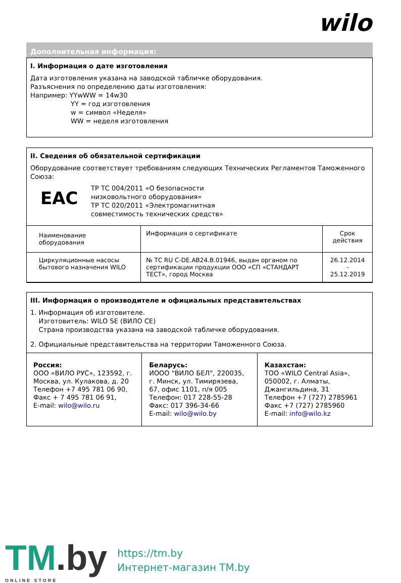wilo
Дополнительная информация:
I. Информация о дате изготовления
Дата изготовления указана на заводской табличке оборудования.
Разъяснения по определению даты изготовления:
Например: YYwWW = 14w30
YY = год изготовления
w = символ «Неделя»
WW = неделя изготовления
II. Сведения об обязательной сертификации
Оборудование соответствует требованиям следующих Технических Регламентов Таможенного Союза:
EAC
ТР ТС 004/2011 «О безопасности
низковольтного оборудования»
ТР ТС 020/2011 «Электромагнитная
совместимость технических средств»
| Наименование оборудования | Информация о сертификате | Срок действия |
| Циркуляционные насосы бытового назначения WILO | № ТС RU C-DE.AB24.B.01946, выдан органом по сертификации продукции ООО «СП «СТАНДАРТ ТЕСТ», город Москва | 26.12.2014 - 25.12.2019 |
III. Информация о производителе и официальных представительствах
1. Информация об изготовителе.
Изготовитель: WILO SE (ВИЛО СЕ)
Страна производства указана на заводской табличке оборудования.
2. Официальные представительства на территории Таможенного Союза.
| Россия: ООО «ВИЛО РУС», 123592, г. Москва, ул. Кулакова, д. 20 Телефон +7 495 781 06 90, Факс + 7 495 781 06 91, E-mail: wilo@wilo.ru | Беларусь: ИООО "ВИЛО БЕЛ", 220035, г. Минск, ул. Тимирязева, 67, офис 1101, п/я 005 Телефон: 017 228-55-28 Факс: 017 396-34-66 E-mail: wilo@wilo.by | Казахстан: ТОО «WILO Central Asia», 050002, г. Алматы, Джангильдина, 31 Телефон +7 (727) 2785961 Факс +7 (727) 2785960 E-mail: info@wilo.kz |
TM.by
ONLINE STORE
https://tm.by
Интернет-магазин TM.by